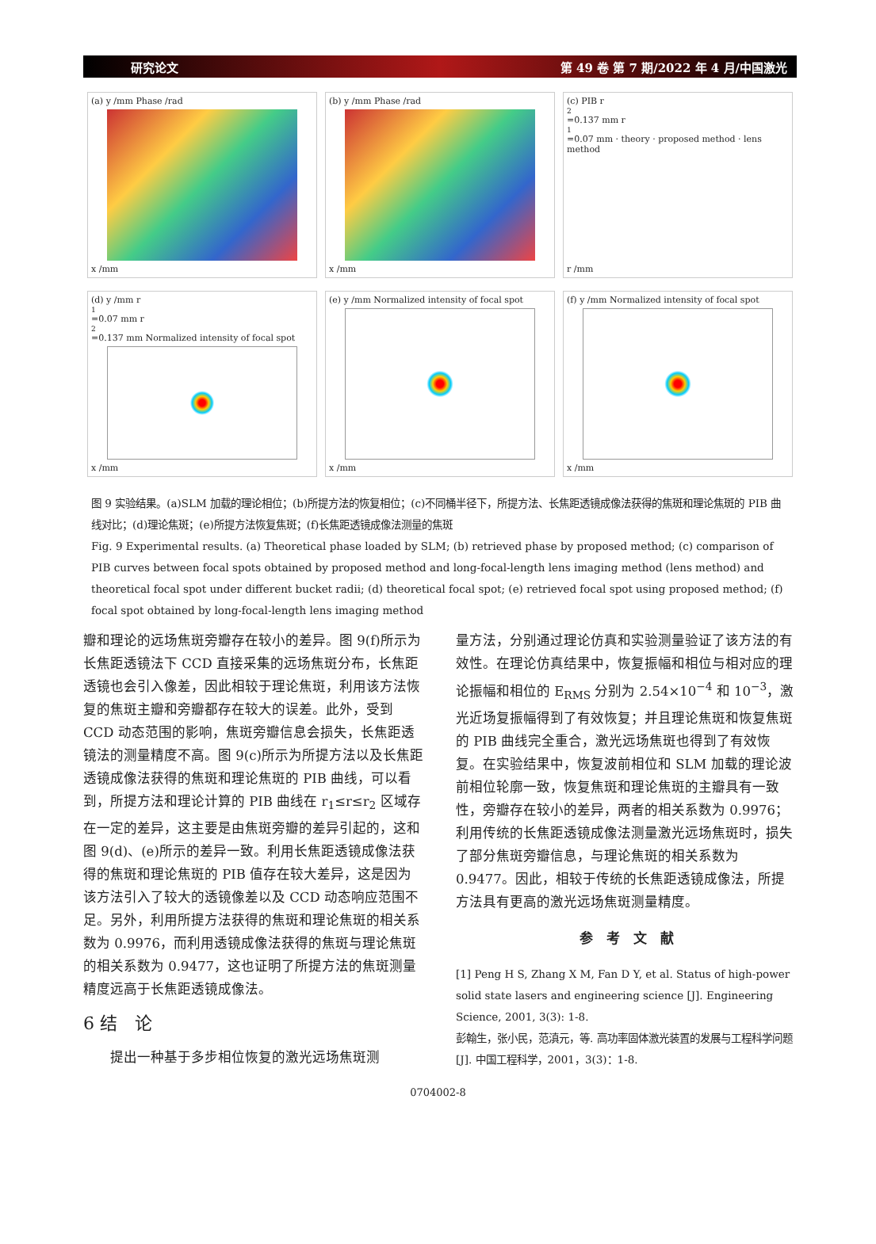研究论文 第 49 卷 第 7 期/2022 年 4 月/中国激光
(a) y /mm Phase /rad
x /mm
(b) y /mm Phase /rad
x /mm
(c) PIB r<sub>2</sub>=0.137 mm r<sub>1</sub>=0.07 mm · theory · proposed method · lens method
r /mm
(d) y /mm r<sub>1</sub>=0.07 mm r<sub>2</sub>=0.137 mm Normalized intensity of focal spot
x /mm
(e) y /mm Normalized intensity of focal spot
x /mm
(f) y /mm Normalized intensity of focal spot
x /mm
图 9 实验结果。(a)SLM 加载的理论相位；(b)所提方法的恢复相位；(c)不同桶半径下，所提方法、长焦距透镜成像法获得的焦斑和理论焦斑的 PIB 曲线对比；(d)理论焦斑；(e)所提方法恢复焦斑；(f)长焦距透镜成像法测量的焦斑
Fig. 9 Experimental results. (a) Theoretical phase loaded by SLM; (b) retrieved phase by proposed method; (c) comparison of PIB curves between focal spots obtained by proposed method and long-focal-length lens imaging method (lens method) and theoretical focal spot under different bucket radii; (d) theoretical focal spot; (e) retrieved focal spot using proposed method; (f) focal spot obtained by long-focal-length lens imaging method
瓣和理论的远场焦斑旁瓣存在较小的差异。图 9(f)所示为长焦距透镜法下 CCD 直接采集的远场焦斑分布，长焦距透镜也会引入像差，因此相较于理论焦斑，利用该方法恢复的焦斑主瓣和旁瓣都存在较大的误差。此外，受到 CCD 动态范围的影响，焦斑旁瓣信息会损失，长焦距透镜法的测量精度不高。图 9(c)所示为所提方法以及长焦距透镜成像法获得的焦斑和理论焦斑的 PIB 曲线，可以看到，所提方法和理论计算的 PIB 曲线在 r<sub>1</sub>≤r≤r<sub>2</sub> 区域存在一定的差异，这主要是由焦斑旁瓣的差异引起的，这和图 9(d)、(e)所示的差异一致。利用长焦距透镜成像法获得的焦斑和理论焦斑的 PIB 值存在较大差异，这是因为该方法引入了较大的透镜像差以及 CCD 动态响应范围不足。另外，利用所提方法获得的焦斑和理论焦斑的相关系数为 0.9976，而利用透镜成像法获得的焦斑与理论焦斑的相关系数为 0.9477，这也证明了所提方法的焦斑测量精度远高于长焦距透镜成像法。
6 结　论
　　提出一种基于多步相位恢复的激光远场焦斑测
量方法，分别通过理论仿真和实验测量验证了该方法的有效性。在理论仿真结果中，恢复振幅和相位与相对应的理论振幅和相位的 E<sub>RMS</sub> 分别为 2.54×10<sup>−4</sup> 和 10<sup>−3</sup>，激光近场复振幅得到了有效恢复；并且理论焦斑和恢复焦斑的 PIB 曲线完全重合，激光远场焦斑也得到了有效恢复。在实验结果中，恢复波前相位和 SLM 加载的理论波前相位轮廓一致，恢复焦斑和理论焦斑的主瓣具有一致性，旁瓣存在较小的差异，两者的相关系数为 0.9976；利用传统的长焦距透镜成像法测量激光远场焦斑时，损失了部分焦斑旁瓣信息，与理论焦斑的相关系数为 0.9477。因此，相较于传统的长焦距透镜成像法，所提方法具有更高的激光远场焦斑测量精度。
参　考　文　献
[1] Peng H S, Zhang X M, Fan D Y, et al. Status of high-power solid state lasers and engineering science [J]. Engineering Science, 2001, 3(3): 1-8.
彭翰生，张小民，范滇元，等. 高功率固体激光装置的发展与工程科学问题[J]. 中国工程科学，2001，3(3)：1-8.
0704002-8